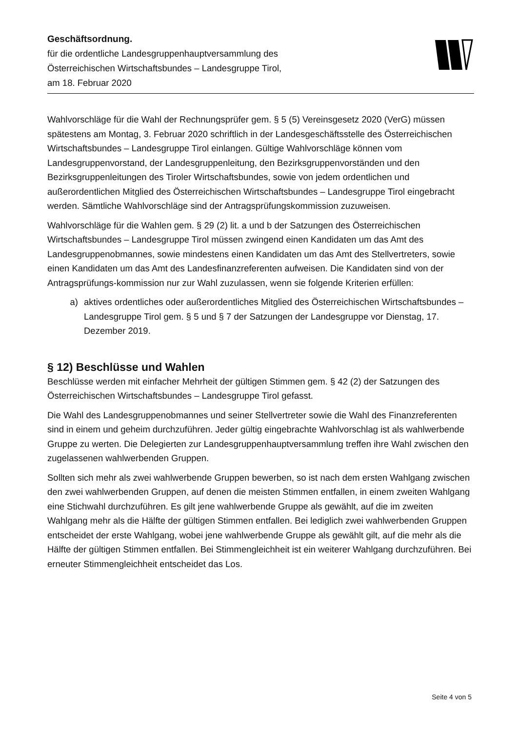Geschäftsordnung.
für die ordentliche Landesgruppenhauptversammlung des
Österreichischen Wirtschaftsbundes – Landesgruppe Tirol,
am 18. Februar 2020
Wahlvorschläge für die Wahl der Rechnungsprüfer gem. § 5 (5) Vereinsgesetz 2020 (VerG) müssen spätestens am Montag, 3. Februar 2020 schriftlich in der Landesgeschäftsstelle des Österreichischen Wirtschaftsbundes – Landesgruppe Tirol einlangen. Gültige Wahlvorschläge können vom Landesgruppenvorstand, der Landesgruppenleitung, den Bezirksgruppenvorständen und den Bezirksgruppenleitungen des Tiroler Wirtschaftsbundes, sowie von jedem ordentlichen und außerordentlichen Mitglied des Österreichischen Wirtschaftsbundes – Landesgruppe Tirol eingebracht werden. Sämtliche Wahlvorschläge sind der Antragsprüfungskommission zuzuweisen.
Wahlvorschläge für die Wahlen gem. § 29 (2) lit. a und b der Satzungen des Österreichischen Wirtschaftsbundes – Landesgruppe Tirol müssen zwingend einen Kandidaten um das Amt des Landesgruppenobmannes, sowie mindestens einen Kandidaten um das Amt des Stellvertreters, sowie einen Kandidaten um das Amt des Landesfinanzreferenten aufweisen. Die Kandidaten sind von der Antragsprüfungs-kommission nur zur Wahl zuzulassen, wenn sie folgende Kriterien erfüllen:
a) aktives ordentliches oder außerordentliches Mitglied des Österreichischen Wirtschaftsbundes – Landesgruppe Tirol gem. § 5 und § 7 der Satzungen der Landesgruppe vor Dienstag, 17. Dezember 2019.
§ 12) Beschlüsse und Wahlen
Beschlüsse werden mit einfacher Mehrheit der gültigen Stimmen gem. § 42 (2) der Satzungen des Österreichischen Wirtschaftsbundes – Landesgruppe Tirol gefasst.
Die Wahl des Landesgruppenobmannes und seiner Stellvertreter sowie die Wahl des Finanzreferenten sind in einem und geheim durchzuführen. Jeder gültig eingebrachte Wahlvorschlag ist als wahlwerbende Gruppe zu werten. Die Delegierten zur Landesgruppenhauptversammlung treffen ihre Wahl zwischen den zugelassenen wahlwerbenden Gruppen.
Sollten sich mehr als zwei wahlwerbende Gruppen bewerben, so ist nach dem ersten Wahlgang zwischen den zwei wahlwerbenden Gruppen, auf denen die meisten Stimmen entfallen, in einem zweiten Wahlgang eine Stichwahl durchzuführen. Es gilt jene wahlwerbende Gruppe als gewählt, auf die im zweiten Wahlgang mehr als die Hälfte der gültigen Stimmen entfallen. Bei lediglich zwei wahlwerbenden Gruppen entscheidet der erste Wahlgang, wobei jene wahlwerbende Gruppe als gewählt gilt, auf die mehr als die Hälfte der gültigen Stimmen entfallen. Bei Stimmengleichheit ist ein weiterer Wahlgang durchzuführen. Bei erneuter Stimmengleichheit entscheidet das Los.
Seite 4 von 5